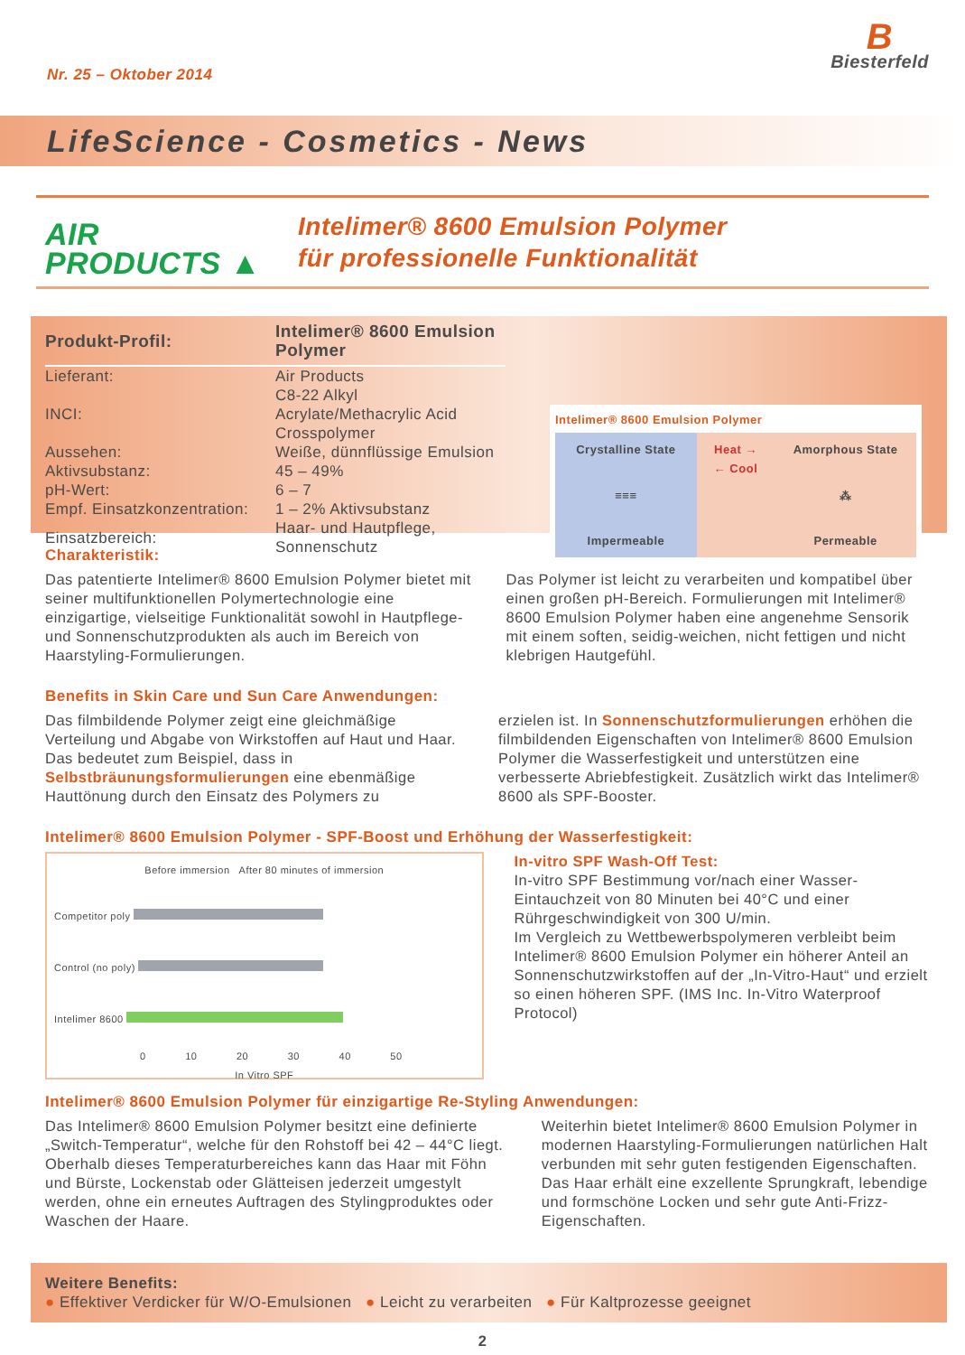Nr. 25 – Oktober 2014
B
Biesterfeld
LifeScience - Cosmetics - News
AIR
PRODUCTS ▲
Intelimer® 8600 Emulsion Polymer
für professionelle Funktionalität
| Produkt-Profil: | Intelimer® 8600 Emulsion Polymer |
| --- | --- |
| Lieferant: | Air Products |
| INCI: | C8-22 Alkyl Acrylate/Methacrylic Acid Crosspolymer |
| Aussehen: | Weiße, dünnflüssige Emulsion |
| Aktivsubstanz: | 45 – 49% |
| pH-Wert: | 6 – 7 |
| Empf. Einsatzkonzentration: | 1 – 2% Aktivsubstanz |
| Einsatzbereich: | Haar- und Hautpflege, Sonnenschutz |
Intelimer® 8600 Emulsion Polymer
Crystalline State
≡≡≡
Impermeable
Heat →
← Cool
Amorphous State
⁂
Permeable
Charakteristik:
Das patentierte Intelimer® 8600 Emulsion Polymer bietet mit seiner multifunktionellen Polymer­technologie eine einzigartige, vielseitige Funktionalität sowohl in Hautpflege- und Sonnenschutzprodukten als auch im Bereich von Haarstyling-Formulierungen.
Das Polymer ist leicht zu verarbeiten und kompatibel über einen großen pH-Bereich. Formulierungen mit Intelimer® 8600 Emulsion Polymer haben eine ange­nehme Sensorik mit einem soften, seidig-weichen, nicht fettigen und nicht klebrigen Hautgefühl.
Benefits in Skin Care und Sun Care Anwendungen:
Das filmbildende Polymer zeigt eine gleichmäßige Verteilung und Abgabe von Wirkstoffen auf Haut und Haar. Das bedeutet zum Beispiel, dass in Selbstbräunungsformulierungen eine ebenmäßige Hauttönung durch den Einsatz des Polymers zu
erzielen ist. In Sonnenschutzformulierungen erhöhen die filmbildenden Eigenschaften von Intelimer® 8600 Emulsion Polymer die Wasserfestigkeit und unter­stützen eine verbesserte Abriebfestigkeit. Zusätzlich wirkt das Intelimer® 8600 als SPF-Booster.
Intelimer® 8600 Emulsion Polymer - SPF-Boost und Erhöhung der Wasserfestigkeit:
Before immersion After 80 minutes of immersion
Competitor poly
Control (no poly)
Intelimer 8600
0 10 20 30 40 50
In Vitro SPF
In-vitro SPF Wash-Off Test:
In-vitro SPF Bestimmung vor/nach einer Wasser-Eintauchzeit von 80 Minuten bei 40°C und einer Rührgeschwindigkeit von 300 U/min.
Im Vergleich zu Wettbewerbspolymeren verbleibt beim Intelimer® 8600 Emulsion Polymer ein höherer Anteil an Sonnenschutzwirkstoffen auf der „In-Vitro-Haut“ und erzielt so einen höheren SPF. (IMS Inc. In-Vitro Waterproof Protocol)
Intelimer® 8600 Emulsion Polymer für einzigartige Re-Styling Anwendungen:
Das Intelimer® 8600 Emulsion Polymer besitzt eine definierte „Switch-Temperatur“, welche für den Roh­stoff bei 42 – 44°C liegt. Oberhalb dieses Temperatur­bereiches kann das Haar mit Föhn und Bürste, Lockenstab oder Glätteisen jederzeit umgestylt werden, ohne ein erneutes Auftragen des Styling­produktes oder Waschen der Haare.
Weiterhin bietet Intelimer® 8600 Emulsion Polymer in modernen Haarstyling-Formulierungen natürlichen Halt verbunden mit sehr guten festigenden Eigen­schaften. Das Haar erhält eine exzellente Sprung­kraft, lebendige und formschöne Locken und sehr gute Anti-Frizz-Eigenschaften.
Weitere Benefits:
● Effektiver Verdicker für W/O-Emulsionen ● Leicht zu verarbeiten ● Für Kaltprozesse geeignet
2